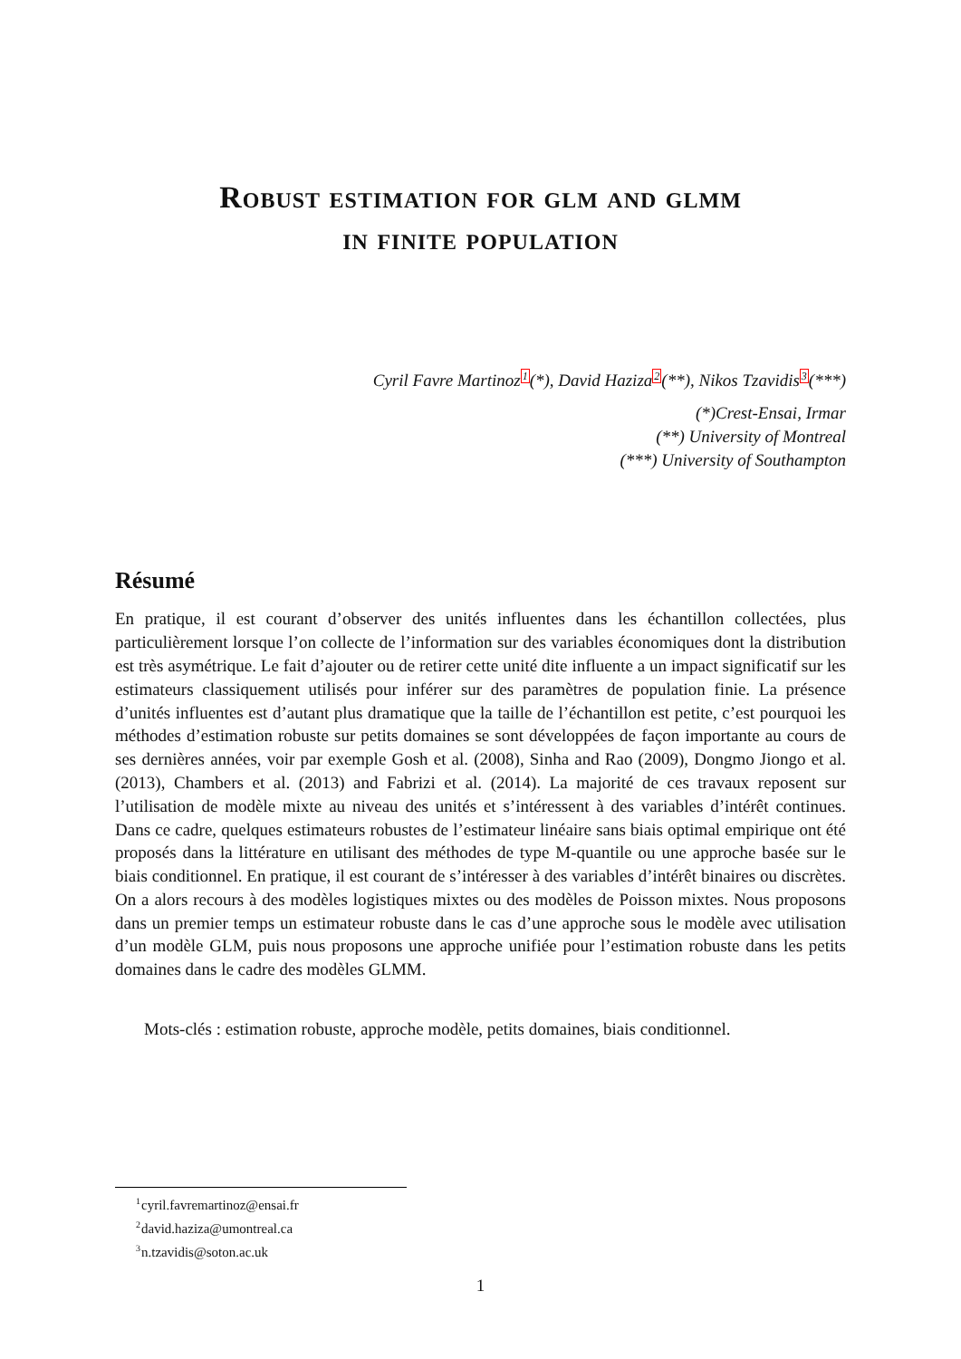Robust estimation for glm and glmm
in finite population
Cyril Favre Martinoz<sup>1</sup>(*), David Haziza<sup>2</sup>(**), Nikos Tzavidis<sup>3</sup>(***)
(*)Crest-Ensai, Irmar
(**) University of Montreal
(***) University of Southampton
Résumé
En pratique, il est courant d’observer des unités influentes dans les échantillon collectées, plus particulièrement lorsque l’on collecte de l’information sur des variables économiques dont la distribution est très asymétrique. Le fait d’ajouter ou de retirer cette unité dite influente a un impact significatif sur les estimateurs classiquement utilisés pour inférer sur des paramètres de population finie. La présence d’unités influentes est d’autant plus dramatique que la taille de l’échantillon est petite, c’est pourquoi les méthodes d’estimation robuste sur petits domaines se sont développées de façon importante au cours de ses dernières années, voir par exemple Gosh et al. (2008), Sinha and Rao (2009), Dongmo Jiongo et al. (2013), Chambers et al. (2013) and Fabrizi et al. (2014). La majorité de ces travaux reposent sur l’utilisation de modèle mixte au niveau des unités et s’intéressent à des variables d’intérêt continues. Dans ce cadre, quelques estimateurs robustes de l’estimateur linéaire sans biais optimal empirique ont été proposés dans la littérature en utilisant des méthodes de type M-quantile ou une approche basée sur le biais conditionnel. En pratique, il est courant de s’intéresser à des variables d’intérêt binaires ou discrètes. On a alors recours à des modèles logistiques mixtes ou des modèles de Poisson mixtes. Nous proposons dans un premier temps un estimateur robuste dans le cas d’une approche sous le modèle avec utilisation d’un modèle GLM, puis nous proposons une approche unifiée pour l’estimation robuste dans les petits domaines dans le cadre des modèles GLMM.
Mots-clés : estimation robuste, approche modèle, petits domaines, biais conditionnel.
<sup>1</sup> cyril.favremartinoz@ensai.fr
<sup>2</sup> david.haziza@umontreal.ca
<sup>3</sup> n.tzavidis@soton.ac.uk
1